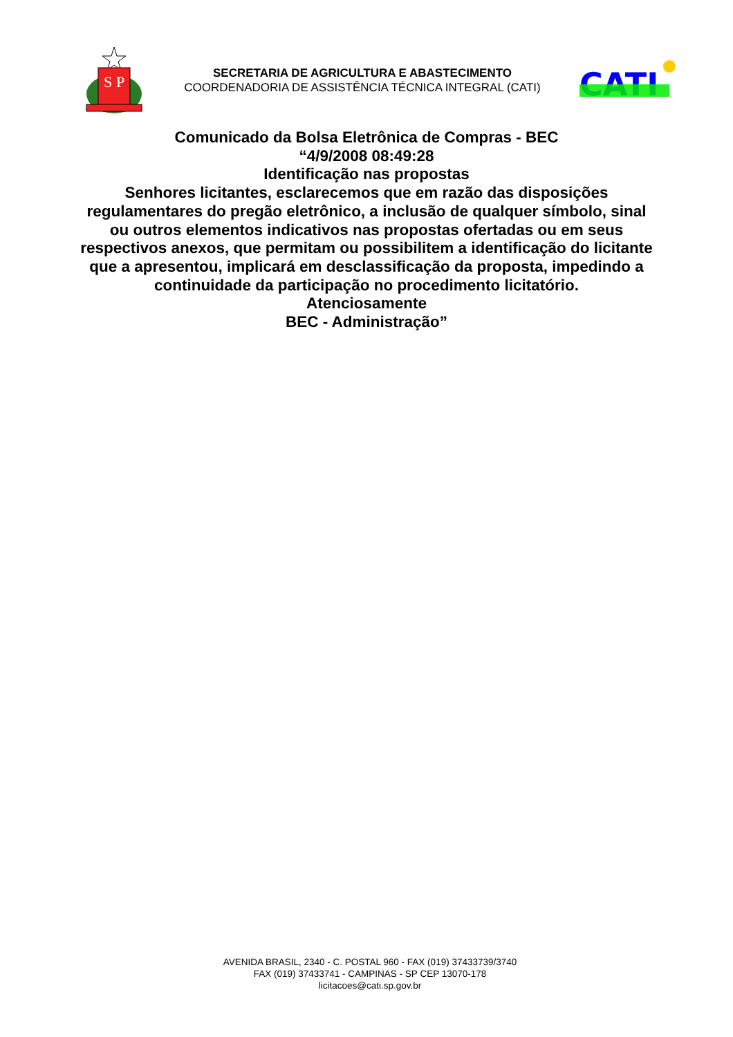S
P
SECRETARIA DE AGRICULTURA E ABASTECIMENTO
COORDENADORIA DE ASSISTÊNCIA TÉCNICA INTEGRAL (CATI)
CATI
Comunicado da Bolsa Eletrônica de Compras - BEC
“4/9/2008 08:49:28
Identificação nas propostas
Senhores licitantes, esclarecemos que em razão das disposições regulamentares do pregão eletrônico, a inclusão de qualquer símbolo, sinal ou outros elementos indicativos nas propostas ofertadas ou em seus respectivos anexos, que permitam ou possibilitem a identificação do licitante que a apresentou, implicará em desclassificação da proposta, impedindo a continuidade da participação no procedimento licitatório.
Atenciosamente
BEC - Administração”
AVENIDA BRASIL, 2340 - C. POSTAL 960 - FAX (019) 37433739/3740
FAX (019) 37433741 - CAMPINAS - SP CEP 13070-178
licitacoes@cati.sp.gov.br